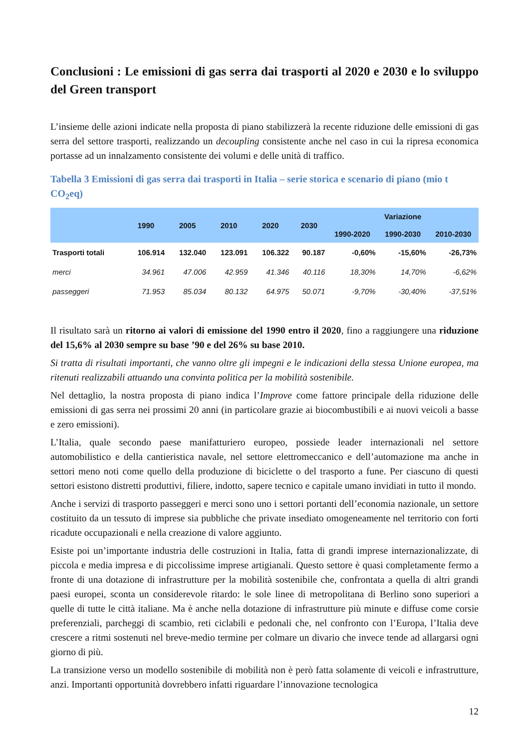Conclusioni : Le emissioni di gas serra dai trasporti al 2020 e 2030 e lo sviluppo del Green transport
L’insieme delle azioni indicate nella proposta di piano stabilizzerà la recente riduzione delle emissioni di gas serra del settore trasporti, realizzando un decoupling consistente anche nel caso in cui la ripresa economica portasse ad un innalzamento consistente dei volumi e delle unità di traffico.
Tabella 3 Emissioni di gas serra dai trasporti in Italia – serie storica e scenario di piano (mio t CO<sub>2</sub>eq)
| | 1990 | 2005 | 2010 | 2020 | 2030 | Variazione | | |
| --- | --- | --- | --- | --- | --- | --- | --- | --- |
| | | | | | | 1990-2020 | 1990-2030 | 2010-2030 |
| Trasporti totali | 106.914 | 132.040 | 123.091 | 106.322 | 90.187 | -0,60% | -15,60% | -26,73% |
| merci | 34.961 | 47.006 | 42.959 | 41.346 | 40.116 | 18,30% | 14,70% | -6,62% |
| passeggeri | 71.953 | 85.034 | 80.132 | 64.975 | 50.071 | -9,70% | -30,40% | -37,51% |
Il risultato sarà un ritorno ai valori di emissione del 1990 entro il 2020, fino a raggiungere una riduzione del 15,6% al 2030 sempre su base ’90 e del 26% su base 2010.
Si tratta di risultati importanti, che vanno oltre gli impegni e le indicazioni della stessa Unione europea, ma ritenuti realizzabili attuando una convinta politica per la mobilità sostenibile.
Nel dettaglio, la nostra proposta di piano indica l’Improve come fattore principale della riduzione delle emissioni di gas serra nei prossimi 20 anni (in particolare grazie ai biocombustibili e ai nuovi veicoli a basse e zero emissioni).
L’Italia, quale secondo paese manifatturiero europeo, possiede leader internazionali nel settore automobilistico e della cantieristica navale, nel settore elettromeccanico e dell’automazione ma anche in settori meno noti come quello della produzione di biciclette o del trasporto a fune. Per ciascuno di questi settori esistono distretti produttivi, filiere, indotto, sapere tecnico e capitale umano invidiati in tutto il mondo.
Anche i servizi di trasporto passeggeri e merci sono uno i settori portanti dell’economia nazionale, un settore costituito da un tessuto di imprese sia pubbliche che private insediato omogeneamente nel territorio con forti ricadute occupazionali e nella creazione di valore aggiunto.
Esiste poi un’importante industria delle costruzioni in Italia, fatta di grandi imprese internazionalizzate, di piccola e media impresa e di piccolissime imprese artigianali. Questo settore è quasi completamente fermo a fronte di una dotazione di infrastrutture per la mobilità sostenibile che, confrontata a quella di altri grandi paesi europei, sconta un considerevole ritardo: le sole linee di metropolitana di Berlino sono superiori a quelle di tutte le città italiane. Ma è anche nella dotazione di infrastrutture più minute e diffuse come corsie preferenziali, parcheggi di scambio, reti ciclabili e pedonali che, nel confronto con l’Europa, l’Italia deve crescere a ritmi sostenuti nel breve-medio termine per colmare un divario che invece tende ad allargarsi ogni giorno di più.
La transizione verso un modello sostenibile di mobilità non è però fatta solamente di veicoli e infrastrutture, anzi. Importanti opportunità dovrebbero infatti riguardare l’innovazione tecnologica
12